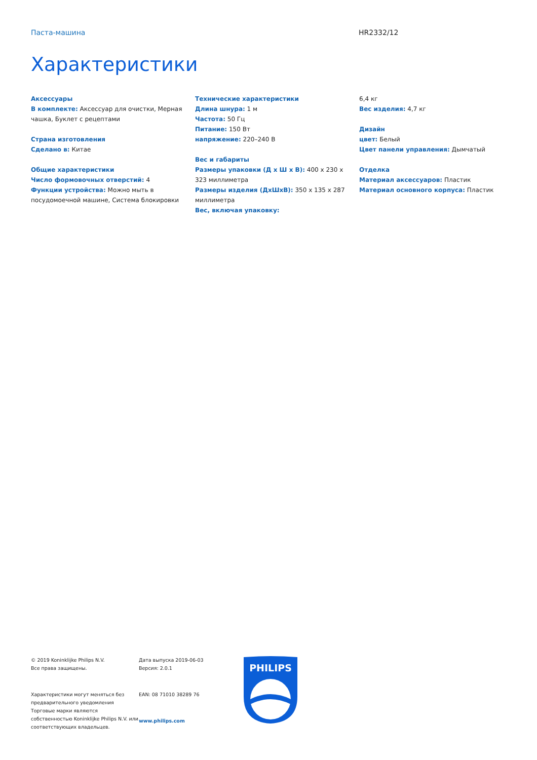Паста-машина HR2332/12
Характеристики
Аксессуары
В комплекте: Аксессуар для очистки, Мерная чашка, Буклет с рецептами
Страна изготовления
Сделано в: Китае
Общие характеристики
Число формовочных отверстий: 4
Функции устройства: Можно мыть в посудомоечной машине, Система блокировки
Технические характеристики
Длина шнура: 1 м
Частота: 50 Гц
Питание: 150 Вт
напряжение: 220–240 В
Вес и габариты
Размеры упаковки (Д x Ш x В): 400 x 230 x 323 миллиметра
Размеры изделия (ДxШxВ): 350 x 135 x 287 миллиметра
Вес, включая упаковку:
6,4 кг
Вес изделия: 4,7 кг
Дизайн
цвет: Белый
Цвет панели управления: Дымчатый
Отделка
Материал аксессуаров: Пластик
Материал основного корпуса: Пластик
© 2019 Koninklijke Philips N.V.
Все права защищены.
Характеристики могут меняться без предварительного уведомления Торговые марки являются собственностью Koninklijke Philips N.V. или соответствующих владельцев.
Дата выпуска 2019-06-03
Версия: 2.0.1
EAN: 08 71010 38289 76
www.philips.com
PHILIPS